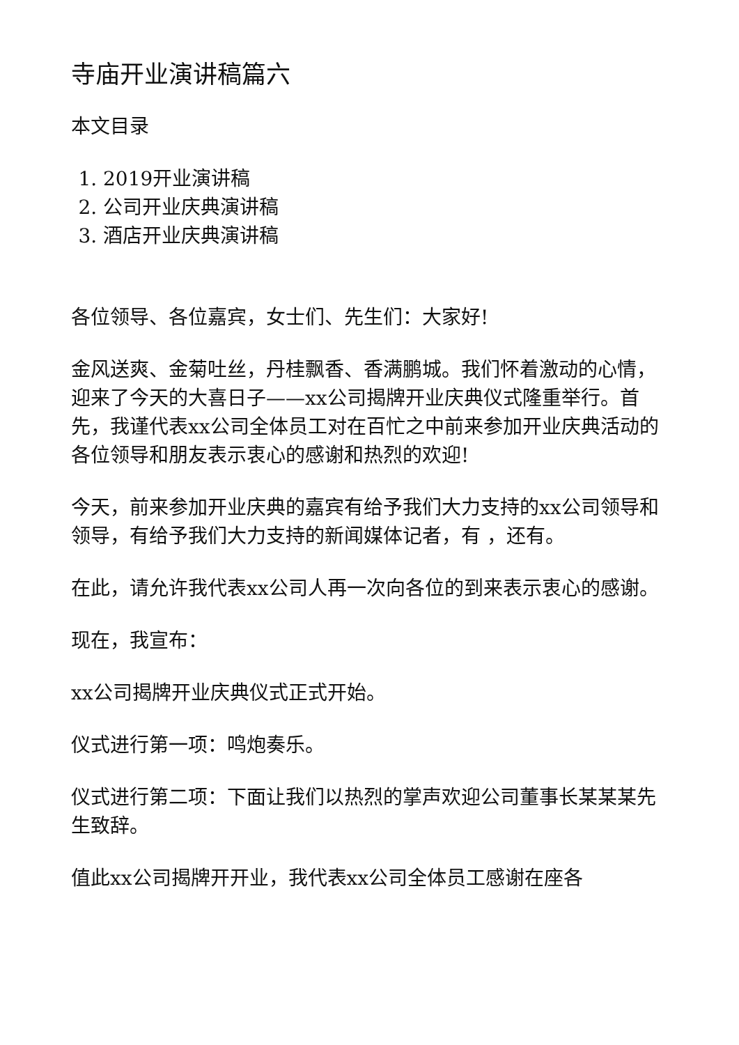寺庙开业演讲稿篇六
本文目录
1. 2019开业演讲稿
2. 公司开业庆典演讲稿
3. 酒店开业庆典演讲稿
各位领导、各位嘉宾，女士们、先生们：大家好!
金风送爽、金菊吐丝，丹桂飘香、香满鹏城。我们怀着激动的心情，迎来了今天的大喜日子——xx公司揭牌开业庆典仪式隆重举行。首先，我谨代表xx公司全体员工对在百忙之中前来参加开业庆典活动的各位领导和朋友表示衷心的感谢和热烈的欢迎!
今天，前来参加开业庆典的嘉宾有给予我们大力支持的xx公司领导和领导，有给予我们大力支持的新闻媒体记者，有 ，还有。
在此，请允许我代表xx公司人再一次向各位的到来表示衷心的感谢。
现在，我宣布：
xx公司揭牌开业庆典仪式正式开始。
仪式进行第一项：鸣炮奏乐。
仪式进行第二项：下面让我们以热烈的掌声欢迎公司董事长某某某先生致辞。
值此xx公司揭牌开开业，我代表xx公司全体员工感谢在座各